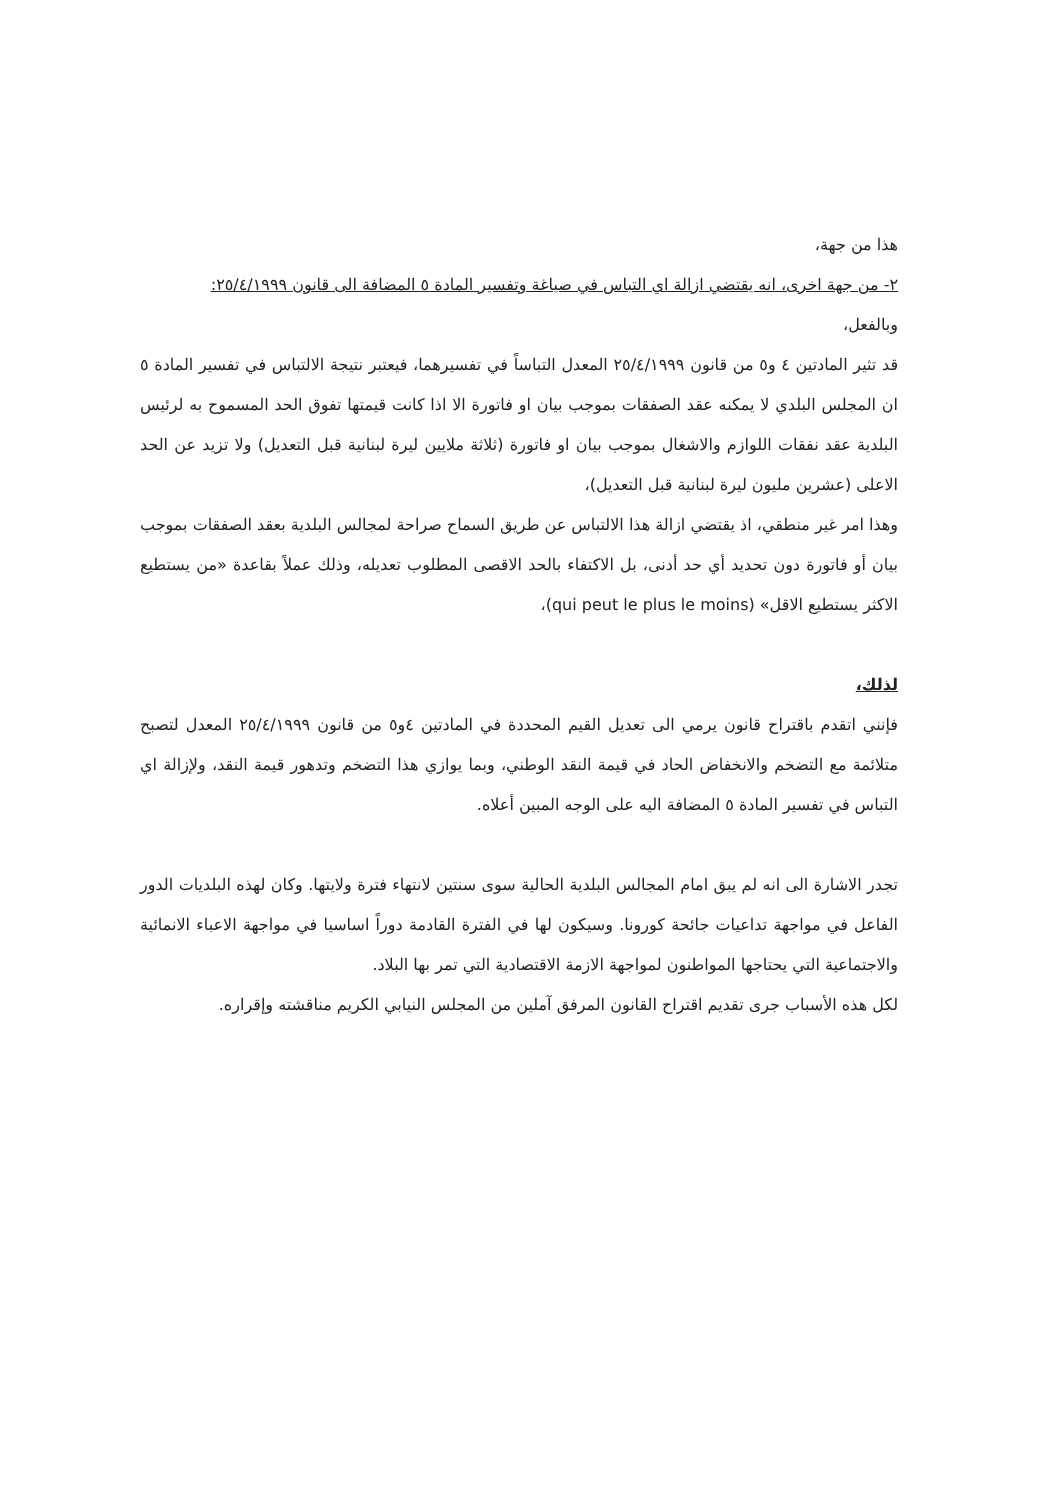هذا من جهة،
٢- من جهة اخرى، انه يقتضي ازالة اي التباس في صياغة وتفسير المادة ٥ المضافة الى قانون ٢٥/٤/١٩٩٩:
وبالفعل،
قد تثير المادتين ٤ و٥ من قانون ٢٥/٤/١٩٩٩ المعدل التباساً في تفسيرهما، فيعتبر نتيجة الالتباس في تفسير المادة ٥ ان المجلس البلدي لا يمكنه عقد الصفقات بموجب بيان او فاتورة الا اذا كانت قيمتها تفوق الحد المسموح به لرئيس البلدية عقد نفقات اللوازم والاشغال بموجب بيان او فاتورة (ثلاثة ملايين ليرة لبنانية قبل التعديل) ولا تزيد عن الحد الاعلى (عشرين مليون ليرة لبنانية قبل التعديل)،
وهذا امر غير منطقي، اذ يقتضي ازالة هذا الالتباس عن طريق السماح صراحة لمجالس البلدية بعقد الصفقات بموجب بيان أو فاتورة دون تحديد أي حد أدنى، بل الاكتفاء بالحد الاقصى المطلوب تعديله، وذلك عملاً بقاعدة «من يستطيع الاكثر يستطيع الاقل» (qui peut le plus le moins)،
لذلك،
فإنني اتقدم باقتراح قانون يرمي الى تعديل القيم المحددة في المادتين ٤و٥ من قانون ٢٥/٤/١٩٩٩ المعدل لتصبح متلائمة مع التضخم والانخفاض الحاد في قيمة النقد الوطني، وبما يوازي هذا التضخم وتدهور قيمة النقد، ولإزالة اي التباس في تفسير المادة ٥ المضافة اليه على الوجه المبين أعلاه.
تجدر الاشارة الى انه لم يبق امام المجالس البلدية الحالية سوى سنتين لانتهاء فترة ولايتها. وكان لهذه البلديات الدور الفاعل في مواجهة تداعيات جائحة كورونا. وسيكون لها في الفترة القادمة دوراً اساسيا في مواجهة الاعباء الانمائية والاجتماعية التي يحتاجها المواطنون لمواجهة الازمة الاقتصادية التي تمر بها البلاد.
لكل هذه الأسباب جرى تقديم اقتراح القانون المرفق آملين من المجلس النيابي الكريم مناقشته وإقراره.